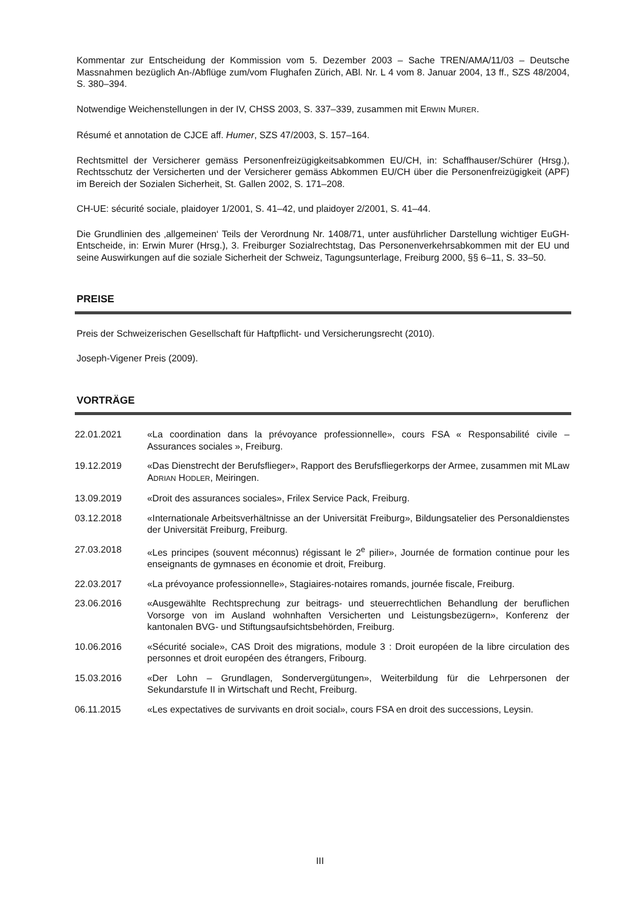Kommentar zur Entscheidung der Kommission vom 5. Dezember 2003 – Sache TREN/AMA/11/03 – Deutsche Massnahmen bezüglich An-/Abflüge zum/vom Flughafen Zürich, ABl. Nr. L 4 vom 8. Januar 2004, 13 ff., SZS 48/2004, S. 380–394.
Notwendige Weichenstellungen in der IV, CHSS 2003, S. 337–339, zusammen mit ERWIN MURER.
Résumé et annotation de CJCE aff. Humer, SZS 47/2003, S. 157–164.
Rechtsmittel der Versicherer gemäss Personenfreizügigkeitsabkommen EU/CH, in: Schaffhauser/Schürer (Hrsg.), Rechtsschutz der Versicherten und der Versicherer gemäss Abkommen EU/CH über die Personenfreizügigkeit (APF) im Bereich der Sozialen Sicherheit, St. Gallen 2002, S. 171–208.
CH-UE: sécurité sociale, plaidoyer 1/2001, S. 41–42, und plaidoyer 2/2001, S. 41–44.
Die Grundlinien des ‚allgemeinen‘ Teils der Verordnung Nr. 1408/71, unter ausführlicher Darstellung wichtiger EuGH-Entscheide, in: Erwin Murer (Hrsg.), 3. Freiburger Sozialrechtstag, Das Personenverkehrsabkommen mit der EU und seine Auswirkungen auf die soziale Sicherheit der Schweiz, Tagungsunterlage, Freiburg 2000, §§ 6–11, S. 33–50.
PREISE
Preis der Schweizerischen Gesellschaft für Haftpflicht- und Versicherungsrecht (2010).
Joseph-Vigener Preis (2009).
VORTRÄGE
22.01.2021 «La coordination dans la prévoyance professionnelle», cours FSA « Responsabilité civile – Assurances sociales », Freiburg.
19.12.2019 «Das Dienstrecht der Berufsflieger», Rapport des Berufsfliegerkorps der Armee, zusammen mit MLaw ADRIAN HODLER, Meiringen.
13.09.2019 «Droit des assurances sociales», Frilex Service Pack, Freiburg.
03.12.2018 «Internationale Arbeitsverhältnisse an der Universität Freiburg», Bildungsatelier des Personaldienstes der Universität Freiburg, Freiburg.
27.03.2018 «Les principes (souvent méconnus) régissant le 2<sup>e</sup> pilier», Journée de formation continue pour les enseignants de gymnases en économie et droit, Freiburg.
22.03.2017 «La prévoyance professionnelle», Stagiaires-notaires romands, journée fiscale, Freiburg.
23.06.2016 «Ausgewählte Rechtsprechung zur beitrags- und steuerrechtlichen Behandlung der beruflichen Vorsorge von im Ausland wohnhaften Versicherten und Leistungsbezügern», Konferenz der kantonalen BVG- und Stiftungsaufsichtsbehörden, Freiburg.
10.06.2016 «Sécurité sociale», CAS Droit des migrations, module 3 : Droit européen de la libre circulation des personnes et droit européen des étrangers, Fribourg.
15.03.2016 «Der Lohn – Grundlagen, Sondervergütungen», Weiterbildung für die Lehrpersonen der Sekundarstufe II in Wirtschaft und Recht, Freiburg.
06.11.2015 «Les expectatives de survivants en droit social», cours FSA en droit des successions, Leysin.
III